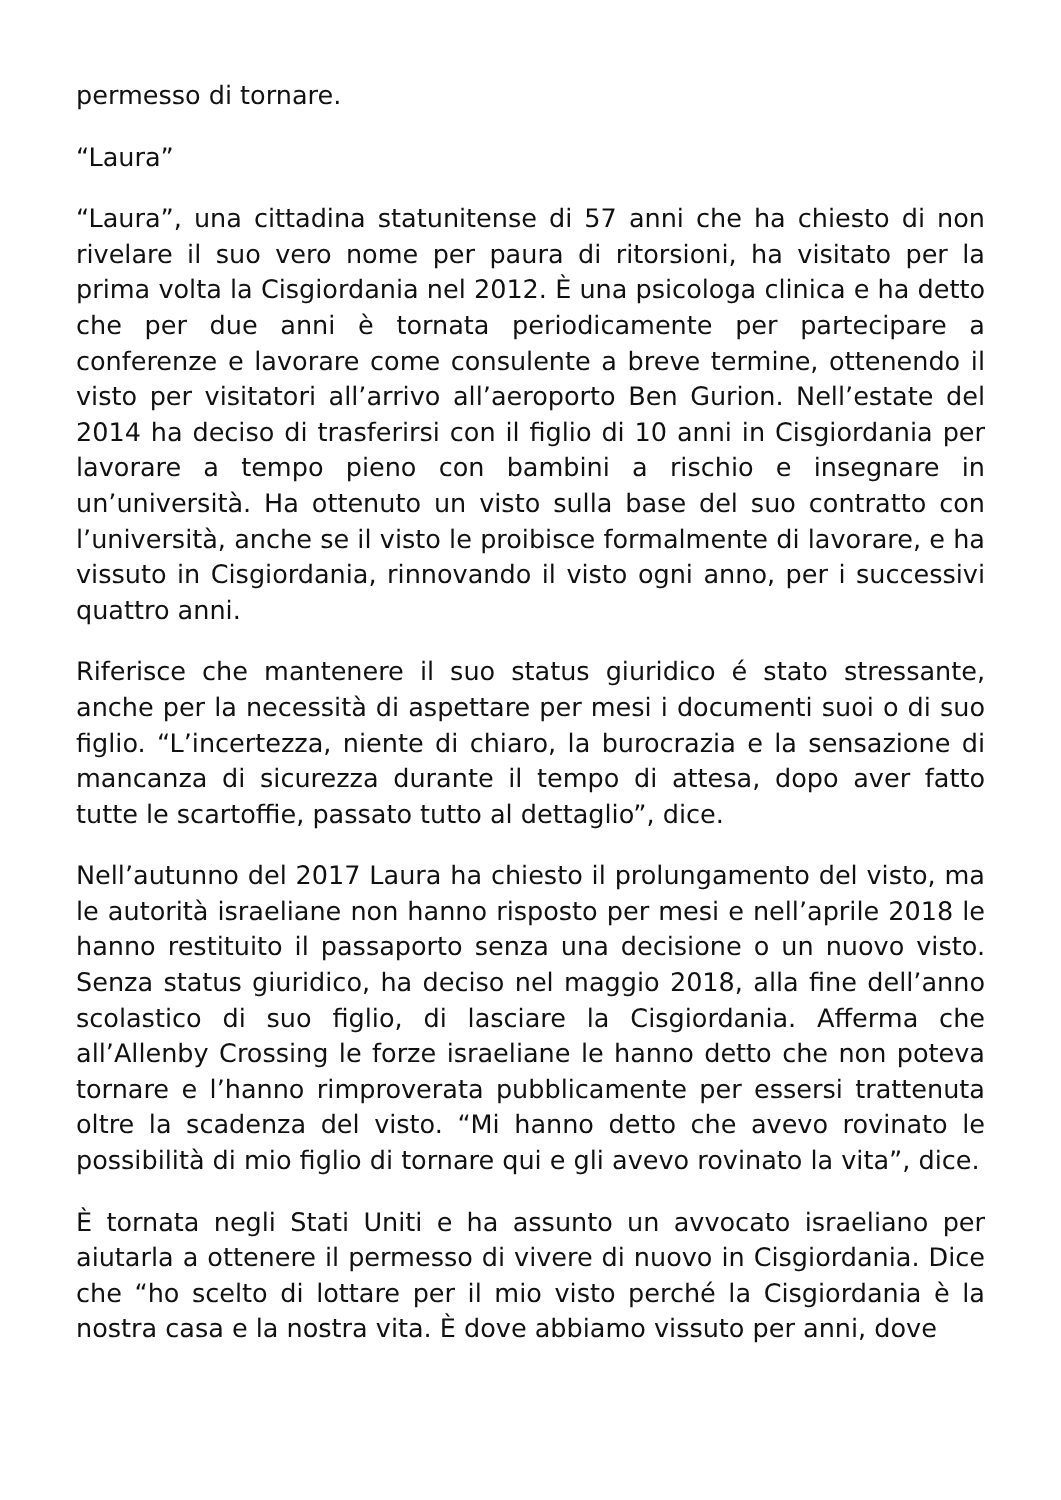permesso di tornare.
“Laura”
“Laura”, una cittadina statunitense di 57 anni che ha chiesto di non rivelare il suo vero nome per paura di ritorsioni, ha visitato per la prima volta la Cisgiordania nel 2012. È una psicologa clinica e ha detto che per due anni è tornata periodicamente per partecipare a conferenze e lavorare come consulente a breve termine, ottenendo il visto per visitatori all’arrivo all’aeroporto Ben Gurion. Nell’estate del 2014 ha deciso di trasferirsi con il figlio di 10 anni in Cisgiordania per lavorare a tempo pieno con bambini a rischio e insegnare in un’università. Ha ottenuto un visto sulla base del suo contratto con l’università, anche se il visto le proibisce formalmente di lavorare, e ha vissuto in Cisgiordania, rinnovando il visto ogni anno, per i successivi quattro anni.
Riferisce che mantenere il suo status giuridico é stato stressante, anche per la necessità di aspettare per mesi i documenti suoi o di suo figlio. “L’incertezza, niente di chiaro, la burocrazia e la sensazione di mancanza di sicurezza durante il tempo di attesa, dopo aver fatto tutte le scartoffie, passato tutto al dettaglio”, dice.
Nell’autunno del 2017 Laura ha chiesto il prolungamento del visto, ma le autorità israeliane non hanno risposto per mesi e nell’aprile 2018 le hanno restituito il passaporto senza una decisione o un nuovo visto. Senza status giuridico, ha deciso nel maggio 2018, alla fine dell’anno scolastico di suo figlio, di lasciare la Cisgiordania. Afferma che all’Allenby Crossing le forze israeliane le hanno detto che non poteva tornare e l’hanno rimproverata pubblicamente per essersi trattenuta oltre la scadenza del visto. “Mi hanno detto che avevo rovinato le possibilità di mio figlio di tornare qui e gli avevo rovinato la vita”, dice.
È tornata negli Stati Uniti e ha assunto un avvocato israeliano per aiutarla a ottenere il permesso di vivere di nuovo in Cisgiordania. Dice che “ho scelto di lottare per il mio visto perché la Cisgiordania è la nostra casa e la nostra vita. È dove abbiamo vissuto per anni, dove